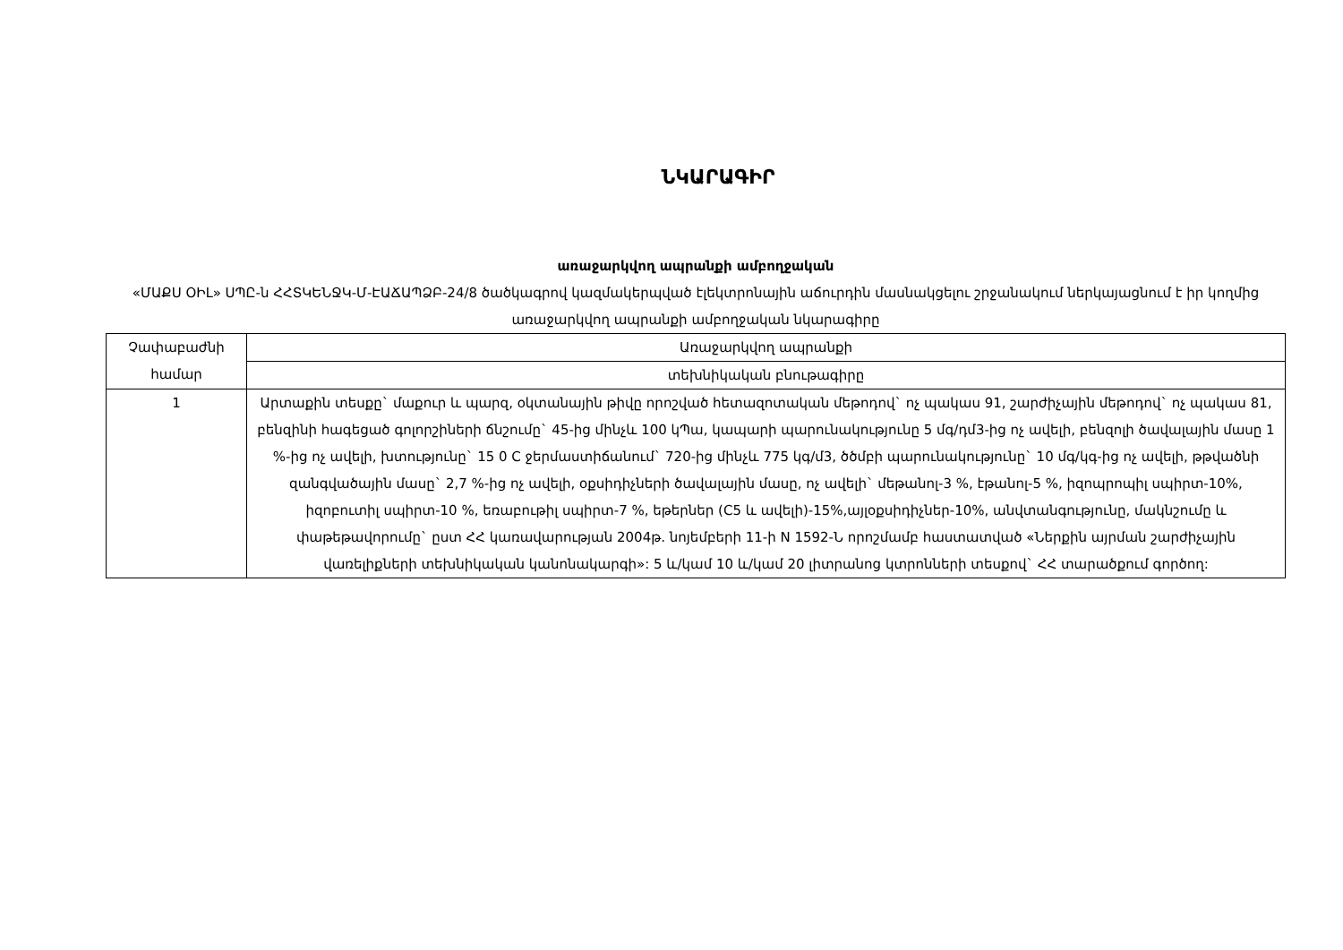ՆԿԱՐԱԳԻՐ
առաջարկվող ապրանքի ամբողջական
«ՄԱՔՍ ՕԻԼ» ՍՊԸ-ն ՀՀՏԿԵՆՋԿ-Մ-ԷԱՃԱՊՁԲ-24/8 ծածկագրով կազմակերպված էլեկտրոնային աճուրդին մասնակցելու շրջանակում ներկայացնում է իր կողմից առաջարկվող ապրանքի ամբողջական նկարագիրը
| Չափաբաժնի համար | Առաջարկվող ապրանքի |
| | տեխնիկական բնութագիրը |
| 1 | Արտաքին տեսքը` մաքուր և պարզ, օկտանային թիվը որոշված հետազոտական մեթոդով` ոչ պակաս 91, շարժիչային մեթոդով` ոչ պակաս 81, բենզինի հագեցած գոլորշիների ճնշումը` 45-ից մինչև 100 կՊա, կապարի պարունակությունը 5 մգ/դմ3-ից ոչ ավելի, բենզոլի ծավալային մասը 1 %-ից ոչ ավելի, խտությունը` 15 0 C ջերմաստիճանում` 720-ից մինչև 775 կգ/մ3, ծծմբի պարունակությունը` 10 մգ/կգ-ից ոչ ավելի, թթվածնի զանգվածային մասը` 2,7 %-ից ոչ ավելի, օքսիդիչների ծավալային մասը, ոչ ավելի` մեթանոլ-3 %, էթանոլ-5 %, իզոպրոպիլ սպիրտ-10%, իզոբուտիլ սպիրտ-10 %, եռաբութիլ սպիրտ-7 %, եթերներ (C5 և ավելի)-15%,այլօքսիդիչներ-10%, անվտանգությունը, մակնշումը և փաթեթավորումը` ըստ ՀՀ կառավարության 2004թ. նոյեմբերի 11-ի N 1592-Ն որոշմամբ հաստատված «Ներքին այրման շարժիչային վառելիքների տեխնիկական կանոնակարգի»: 5 և/կամ 10 և/կամ 20 լիտրանոց կտրոնների տեսքով` ՀՀ տարածքում գործող: |